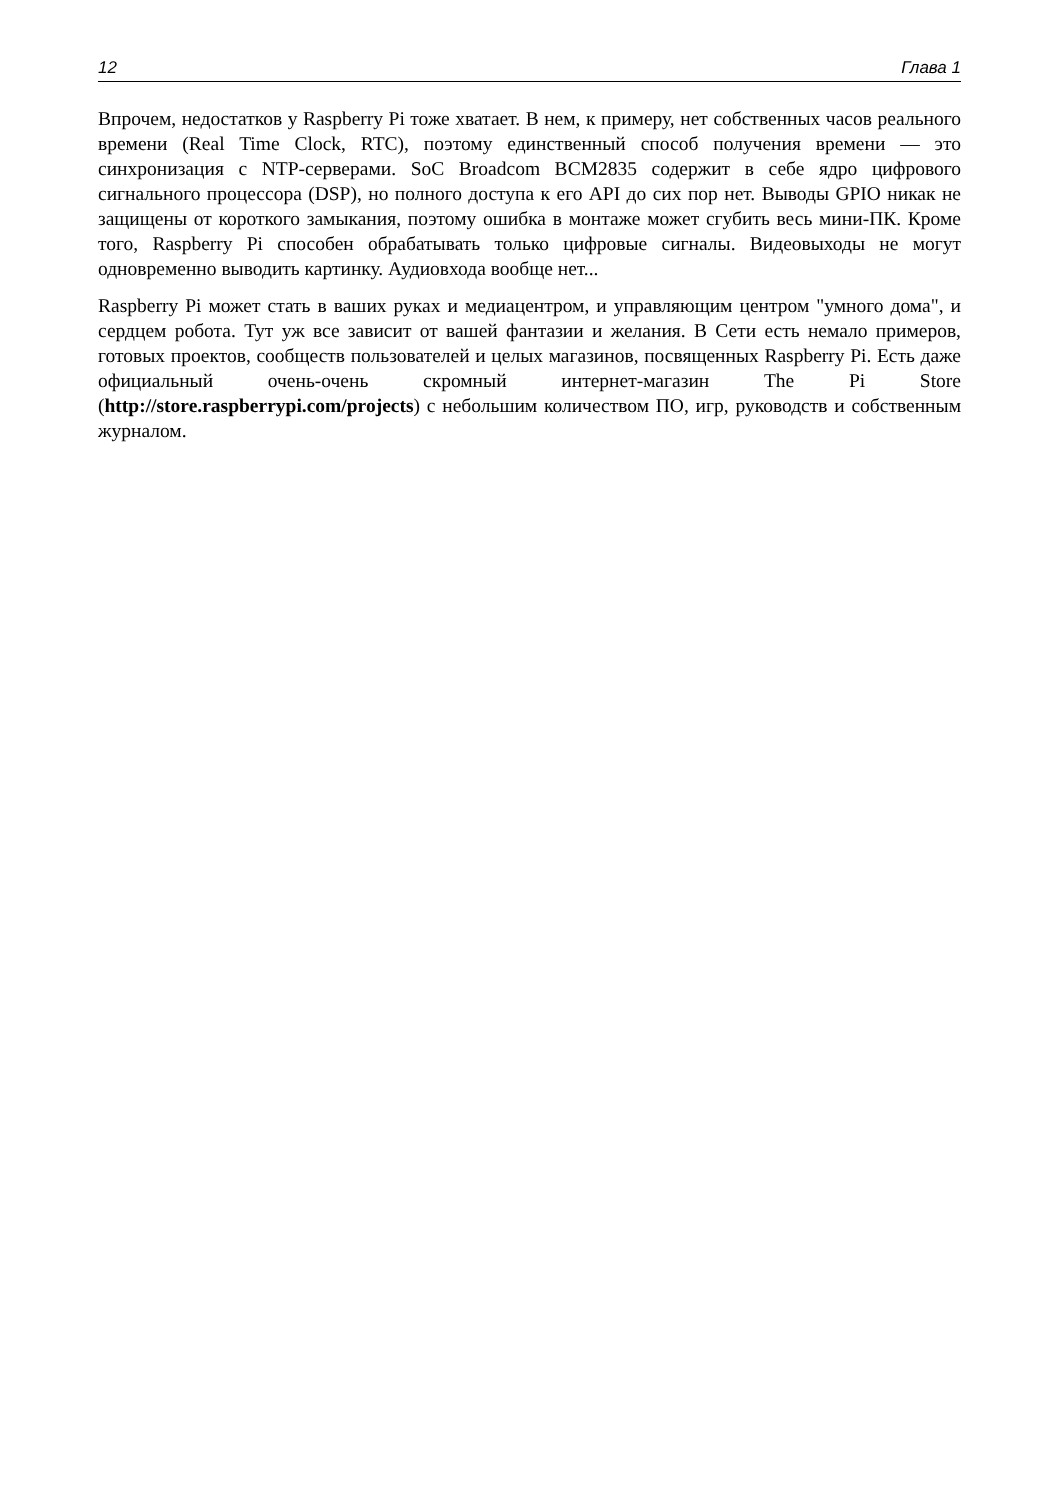12 Глава 1
Впрочем, недостатков у Raspberry Pi тоже хватает. В нем, к примеру, нет собственных часов реального времени (Real Time Clock, RTC), поэтому единственный способ получения времени — это синхронизация с NTP-серверами. SoC Broadcom BCM2835 содержит в себе ядро цифрового сигнального процессора (DSP), но полного доступа к его API до сих пор нет. Выводы GPIO никак не защищены от короткого замыкания, поэтому ошибка в монтаже может сгубить весь мини-ПК. Кроме того, Raspberry Pi способен обрабатывать только цифровые сигналы. Видеовыходы не могут одновременно выводить картинку. Аудиовхода вообще нет...
Raspberry Pi может стать в ваших руках и медиацентром, и управляющим центром "умного дома", и сердцем робота. Тут уж все зависит от вашей фантазии и желания. В Сети есть немало примеров, готовых проектов, сообществ пользователей и целых магазинов, посвященных Raspberry Pi. Есть даже официальный очень-очень скромный интернет-магазин The Pi Store (http://store.raspberrypi.com/projects) с небольшим количеством ПО, игр, руководств и собственным журналом.